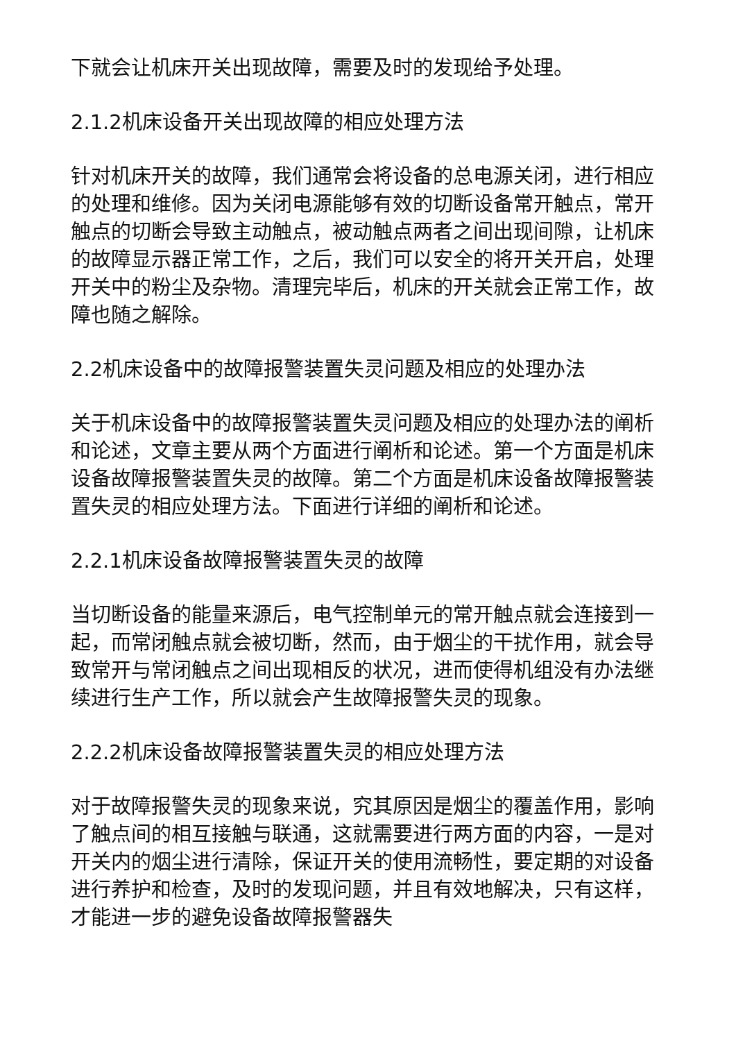下就会让机床开关出现故障，需要及时的发现给予处理。
2.1.2机床设备开关出现故障的相应处理方法
针对机床开关的故障，我们通常会将设备的总电源关闭，进行相应的处理和维修。因为关闭电源能够有效的切断设备常开触点，常开触点的切断会导致主动触点，被动触点两者之间出现间隙，让机床的故障显示器正常工作，之后，我们可以安全的将开关开启，处理开关中的粉尘及杂物。清理完毕后，机床的开关就会正常工作，故障也随之解除。
2.2机床设备中的故障报警装置失灵问题及相应的处理办法
关于机床设备中的故障报警装置失灵问题及相应的处理办法的阐析和论述，文章主要从两个方面进行阐析和论述。第一个方面是机床设备故障报警装置失灵的故障。第二个方面是机床设备故障报警装置失灵的相应处理方法。下面进行详细的阐析和论述。
2.2.1机床设备故障报警装置失灵的故障
当切断设备的能量来源后，电气控制单元的常开触点就会连接到一起，而常闭触点就会被切断，然而，由于烟尘的干扰作用，就会导致常开与常闭触点之间出现相反的状况，进而使得机组没有办法继续进行生产工作，所以就会产生故障报警失灵的现象。
2.2.2机床设备故障报警装置失灵的相应处理方法
对于故障报警失灵的现象来说，究其原因是烟尘的覆盖作用，影响了触点间的相互接触与联通，这就需要进行两方面的内容，一是对开关内的烟尘进行清除，保证开关的使用流畅性，要定期的对设备进行养护和检查，及时的发现问题，并且有效地解决，只有这样，才能进一步的避免设备故障报警器失